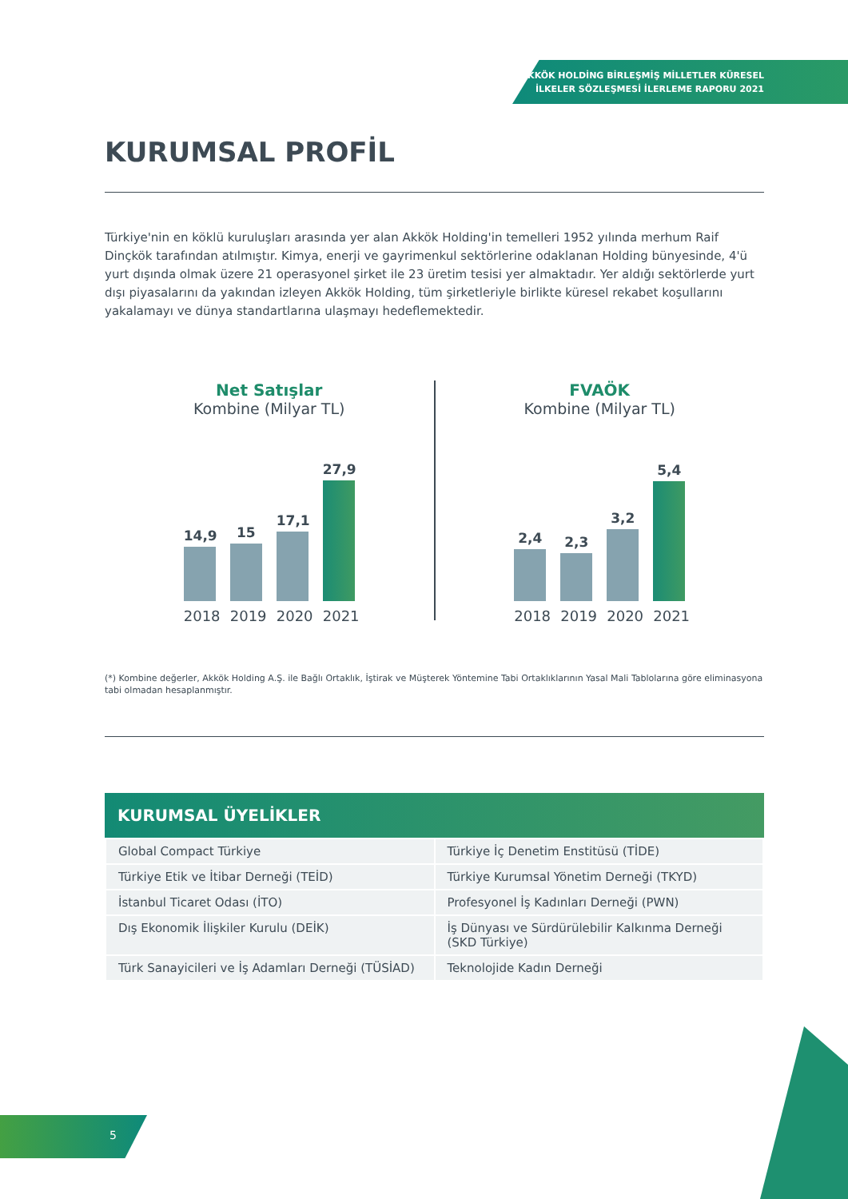AKKÖK HOLDİNG BİRLEŞMİŞ MİLLETLER KÜRESEL
İLKELER SÖZLEŞMESİ İLERLEME RAPORU 2021
KURUMSAL PROFİL
Türkiye'nin en köklü kuruluşları arasında yer alan Akkök Holding'in temelleri 1952 yılında merhum Raif Dinçkök tarafından atılmıştır. Kimya, enerji ve gayrimenkul sektörlerine odaklanan Holding bünyesinde, 4'ü yurt dışında olmak üzere 21 operasyonel şirket ile 23 üretim tesisi yer almaktadır. Yer aldığı sektörlerde yurt dışı piyasalarını da yakından izleyen Akkök Holding, tüm şirketleriyle birlikte küresel rekabet koşullarını yakalamayı ve dünya standartlarına ulaşmayı hedeflemektedir.
Net Satışlar
Kombine (Milyar TL)
14,9
15
17,1
27,9
2018 2019 2020 2021
FVAÖK
Kombine (Milyar TL)
2,4
2,3
3,2
5,4
2018 2019 2020 2021
(*) Kombine değerler, Akkök Holding A.Ş. ile Bağlı Ortaklık, İştirak ve Müşterek Yöntemine Tabi Ortaklıklarının Yasal Mali Tablolarına göre eliminasyona tabi olmadan hesaplanmıştır.
KURUMSAL ÜYELİKLER
| Global Compact Türkiye | Türkiye İç Denetim Enstitüsü (TİDE) |
| Türkiye Etik ve İtibar Derneği (TEİD) | Türkiye Kurumsal Yönetim Derneği (TKYD) |
| İstanbul Ticaret Odası (İTO) | Profesyonel İş Kadınları Derneği (PWN) |
| Dış Ekonomik İlişkiler Kurulu (DEİK) | İş Dünyası ve Sürdürülebilir Kalkınma Derneği (SKD Türkiye) |
| Türk Sanayicileri ve İş Adamları Derneği (TÜSİAD) | Teknolojide Kadın Derneği |
5